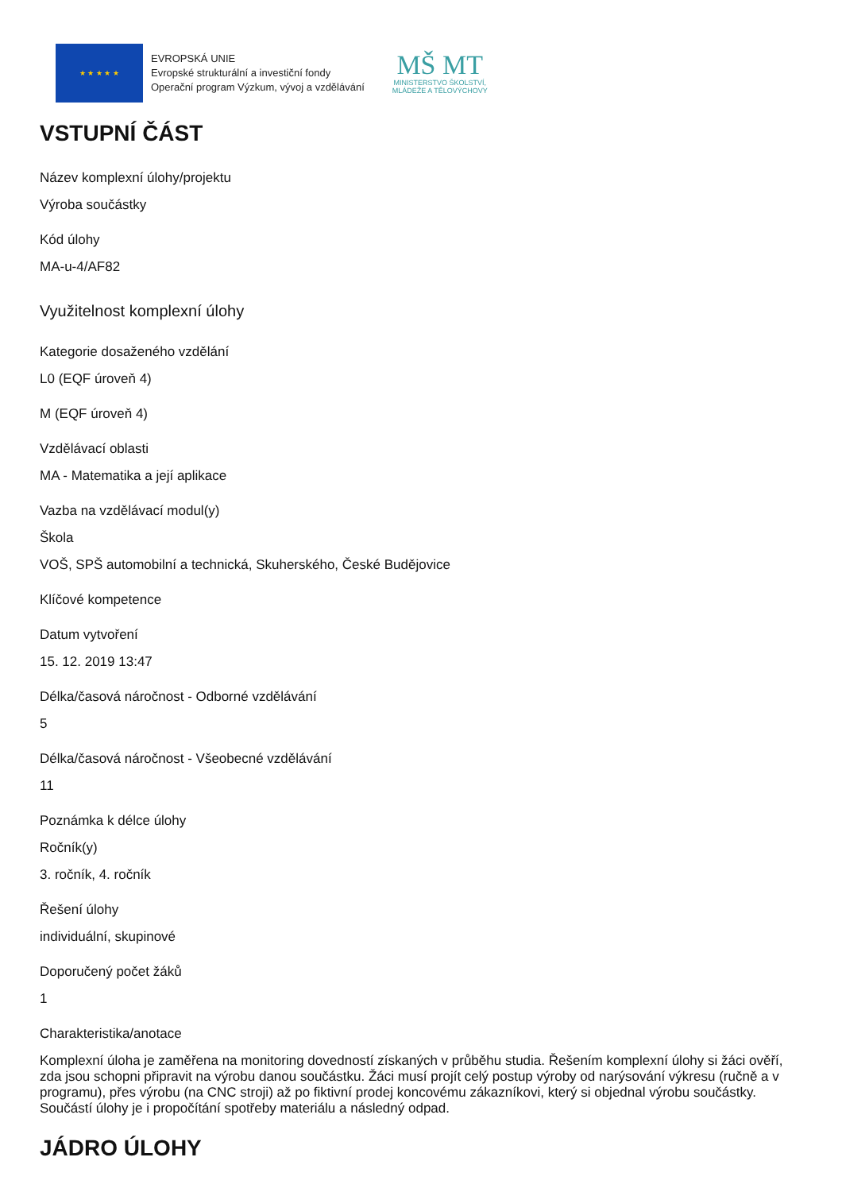★ ★ ★ ★ ★
EVROPSKÁ UNIE
Evropské strukturální a investiční fondy
Operační program Výzkum, vývoj a vzdělávání
MŠ MT
MINISTERSTVO ŠKOLSTVÍ,
MLÁDEŽE A TĚLOVÝCHOVY
VSTUPNÍ ČÁST
Název komplexní úlohy/projektu
Výroba součástky
Kód úlohy
MA-u-4/AF82
Využitelnost komplexní úlohy
Kategorie dosaženého vzdělání
L0 (EQF úroveň 4)
M (EQF úroveň 4)
Vzdělávací oblasti
MA - Matematika a její aplikace
Vazba na vzdělávací modul(y)
Škola
VOŠ, SPŠ automobilní a technická, Skuherského, České Budějovice
Klíčové kompetence
Datum vytvoření
15. 12. 2019 13:47
Délka/časová náročnost - Odborné vzdělávání
5
Délka/časová náročnost - Všeobecné vzdělávání
11
Poznámka k délce úlohy
Ročník(y)
3. ročník, 4. ročník
Řešení úlohy
individuální, skupinové
Doporučený počet žáků
1
Charakteristika/anotace
Komplexní úloha je zaměřena na monitoring dovedností získaných v průběhu studia. Řešením komplexní úlohy si žáci ověří, zda jsou schopni připravit na výrobu danou součástku. Žáci musí projít celý postup výroby od narýsování výkresu (ručně a v programu), přes výrobu (na CNC stroji) až po fiktivní prodej koncovému zákazníkovi, který si objednal výrobu součástky. Součástí úlohy je i propočítání spotřeby materiálu a následný odpad.
JÁDRO ÚLOHY